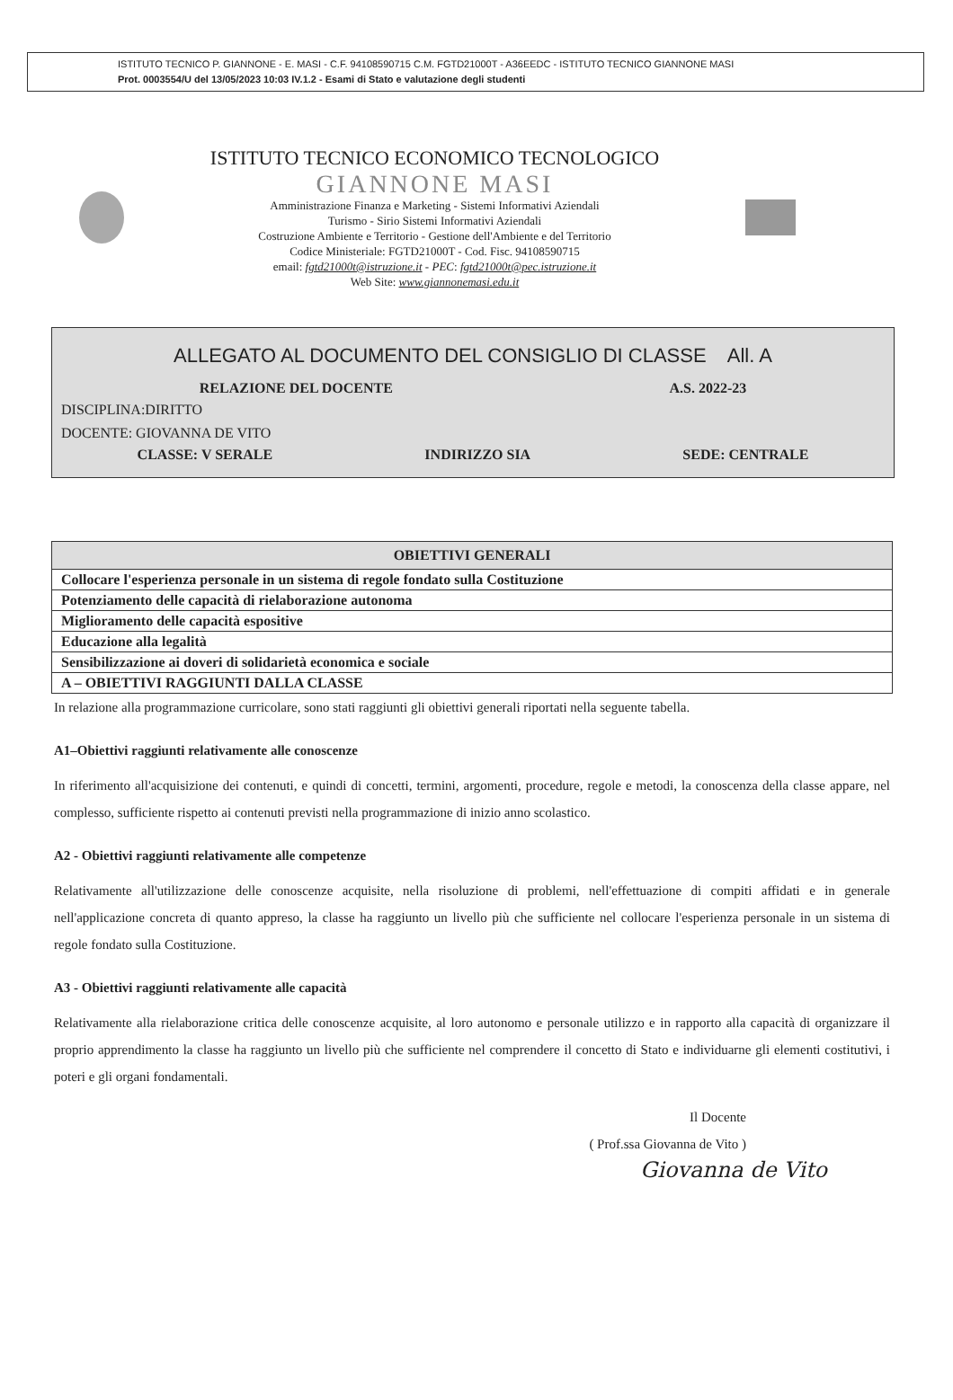ISTITUTO TECNICO P. GIANNONE - E. MASI - C.F. 94108590715 C.M. FGTD21000T - A36EEDC - ISTITUTO TECNICO GIANNONE MASI
Prot. 0003554/U del 13/05/2023 10:03 IV.1.2 - Esami di Stato e valutazione degli studenti
ISTITUTO TECNICO ECONOMICO TECNOLOGICO
GIANNONE MASI
Amministrazione Finanza e Marketing - Sistemi Informativi Aziendali
Turismo - Sirio Sistemi Informativi Aziendali
Costruzione Ambiente e Territorio - Gestione dell'Ambiente e del Territorio
Codice Ministeriale: FGTD21000T - Cod. Fisc. 94108590715
email: fgtd21000t@istruzione.it - PEC: fgtd21000t@pec.istruzione.it
Web Site: www.giannonemasi.edu.it
ALLEGATO AL DOCUMENTO DEL CONSIGLIO DI CLASSE All. A
RELAZIONE DEL DOCENTE A.S. 2022-23
DISCIPLINA:DIRITTO
DOCENTE: GIOVANNA DE VITO
CLASSE: V SERALE INDIRIZZO SIA SEDE: CENTRALE
| OBIETTIVI GENERALI |
| --- |
| Collocare l'esperienza personale in un sistema di regole fondato sulla Costituzione |
| Potenziamento delle capacità di rielaborazione autonoma |
| Miglioramento delle capacità espositive |
| Educazione alla legalità |
| Sensibilizzazione ai doveri di solidarietà economica e sociale |
| A – OBIETTIVI RAGGIUNTI DALLA CLASSE |
In relazione alla programmazione curricolare, sono stati raggiunti gli obiettivi generali riportati nella seguente tabella.
A1–Obiettivi raggiunti relativamente alle conoscenze
In riferimento all'acquisizione dei contenuti, e quindi di concetti, termini, argomenti, procedure, regole e metodi, la conoscenza della classe appare, nel complesso, sufficiente rispetto ai contenuti previsti nella programmazione di inizio anno scolastico.
A2 - Obiettivi raggiunti relativamente alle competenze
Relativamente all'utilizzazione delle conoscenze acquisite, nella risoluzione di problemi, nell'effettuazione di compiti affidati e in generale nell'applicazione concreta di quanto appreso, la classe ha raggiunto un livello più che sufficiente nel collocare l'esperienza personale in un sistema di regole fondato sulla Costituzione.
A3 - Obiettivi raggiunti relativamente alle capacità
Relativamente alla rielaborazione critica delle conoscenze acquisite, al loro autonomo e personale utilizzo e in rapporto alla capacità di organizzare il proprio apprendimento la classe ha raggiunto un livello più che sufficiente nel comprendere il concetto di Stato e individuarne gli elementi costitutivi, i poteri e gli organi fondamentali.
Il Docente
( Prof.ssa Giovanna de Vito )
Giovanna de Vito